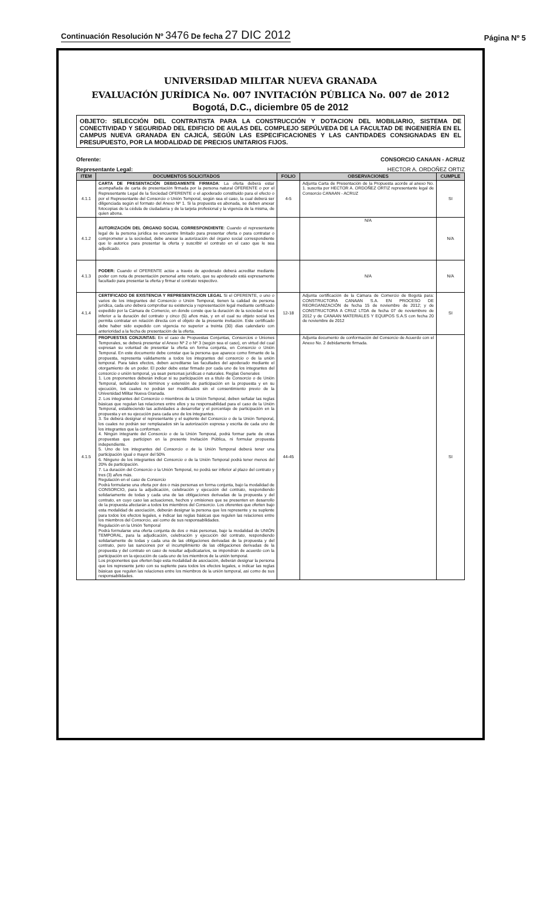Continuación Resolución Nº 3476 De fecha 27 DIC 2012 Página Nº 5
UNIVERSIDAD MILITAR NUEVA GRANADA
EVALUACIÓN JURÍDICA No. 007 INVITACIÓN PÚBLICA No. 007 de 2012
Bogotá, D.C., diciembre 05 de 2012
OBJETO: SELECCIÓN DEL CONTRATISTA PARA LA CONSTRUCCIÓN Y DOTACION DEL MOBILIARIO, SISTEMA DE CONECTIVIDAD Y SEGURIDAD DEL EDIFICIO DE AULAS DEL COMPLEJO SEPÚLVEDA DE LA FACULTAD DE INGENIERÍA EN EL CAMPUS NUEVA GRANADA EN CAJICÁ, SEGÚN LAS ESPECIFICACIONES Y LAS CANTIDADES CONSIGNADAS EN EL PRESUPUESTO, POR LA MODALIDAD DE PRECIOS UNITARIOS FIJOS.
Oferente: CONSORCIO CANAAN - ACRUZ
Representante Legal: HECTOR A. ORDOÑEZ ORTIZ
| ITEM | DOCUMENTOS SOLICITADOS | FOLIO | OBSERVACIONES | CUMPLE |
| --- | --- | --- | --- | --- |
| 4.1.1 | CARTA DE PRESENTACIÓN DEBIDAMENTE FIRMADA : La oferta deberá estar acompañada de carta de presentación firmada por la persona natural OFERENTE o por el Representante Legal de la Sociedad OFERENTE o el apoderado constituido para el efecto o por el Representante del Consorcio o Unión Temporal, según sea el caso, la cual deberá ser diligenciada según el formato del Anexo Nº 1. Si la propuesta es abonada, se deben anexar fotocopias de la cédula de ciudadanía y de la tarjeta profesional y la vigencia de la misma, de quien abona. | 4-5 | Adjunta Carta de Presentación de la Propuesta acorde al anexo No. 1. suscrita por HECTOR A. ORDOÑEZ ORTIZ representante legal de Consorcio CANAAN - ACRUZ | SI |
| 4.1.2 | AUTORIZACIÓN DEL ÓRGANO SOCIAL CORRESPONDIENTE : Cuando el representante legal de la persona jurídica se encuentre limitado para presentar oferta o para contratar o comprometer a la sociedad, debe anexar la autorización del órgano social correspondiente que lo autorice para presentar la oferta y suscribir el contrato en el caso que le sea adjudicado. | | N/A | N/A |
| 4.1.3 | PODER: Cuando el OFERENTE actúe a través de apoderado deberá acreditar mediante poder con nota de presentación personal ante notario, que su apoderado está expresamente facultado para presentar la oferta y firmar el contrato respectivo. | | N/A | N/A |
| 4.1.4 | CERTIFICADO DE EXISTENCIA Y REPRESENTACION LEGAL Si el OFERENTE, o uno o varios de los integrantes del Consorcio o Unión Temporal, tienen la calidad de persona jurídica, cada uno deberá comprobar su existencia y representación legal mediante certificado expedido por la Cámara de Comercio, en donde conste que la duración de la sociedad no es inferior a la duración del contrato y cinco (5) años más, y en el cual su objeto social les permita contratar en relación directa con el objeto de la presente invitación. Este certificado debe haber sido expedido con vigencia no superior a treinta (30) días calendario con anterioridad a la fecha de presentación de la oferta. | 12-18 | Adjunta certificación de la Cámara de Comercio de Bogotá para: CONSTRUCTORA CANAAN S.A. EN PROCESO DE REORGANIZACIÓN de fecha 15 de noviembre de 2012; y de CONSTRUCTORA A CRUZ LTDA de fecha 07 de noviembvre de 2012 y de CANAAN MATERIALES Y EQUIPOS S.A.S con fecha 20 de noviembre de 2012 | SI |
| 4.1.5 | PROPUESTAS CONJUNTAS: En el caso de Propuestas Conjuntas, Consorcios o Uniones Temporales, se deberá presentar el Anexo Nº 2 o Nº 3 (según sea el caso), en virtud del cual expresan su voluntad de presentar la oferta en forma conjunta, en Consorcio o Unión Temporal. En este documento debe constar que la persona que aparece como firmante de la propuesta, representa válidamente a todos los integrantes del consorcio o de la unión temporal. Para tales efectos, deben acreditarse las facultades del apoderado mediante el otorgamiento de un poder. El poder debe estar firmado por cada uno de los integrantes del consorcio o unión temporal, ya sean personas jurídicas o naturales. Reglas Generales 1. Los proponentes deberán indicar si su participación es a título de Consorcio o de Unión Temporal, señalando los términos y extensión de participación en la propuesta y en su ejecución, los cuales no podrán ser modificados sin el consentimiento previo de la Universidad Militar Nueva Granada. 2. Los integrantes del Consorcio o miembros de la Unión Temporal, deben señalar las reglas básicas que regulan las relaciones entre ellos y su responsabilidad para el caso de la Unión Temporal, estableciendo las actividades a desarrollar y el porcentaje de participación en la propuesta y en su ejecución para cada uno de los integrantes. 3. Se deberá designar el representante y el suplente del Consorcio o de la Unión Temporal, los cuales no podrán ser remplazados sin la autorización expresa y escrita de cada uno de los integrantes que la conforman. 4. Ningún integrante del Consorcio o de la Unión Temporal, podrá formar parte de otras propuestas que participen en la presente Invitación Pública, ni formular propuesta independiente. 5. Uno de los integrantes del Consorcio o de la Unión Temporal deberá tener una participación igual o mayor del 50% 6. Ninguno de los integrantes del Consorcio o de la Unión Temporal podrá tener menos del 20% de participación. 7. La duración del Consorcio o la Unión Temporal, no podrá ser inferior al plazo del contrato y tres (3) años más. Regulación en el caso de Consorcio Podrá formularse una oferta por dos o más personas en forma conjunta, bajo la modalidad de CONSORCIO, para la adjudicación, celebración y ejecución del contrato, respondiendo solidariamente de todas y cada una de las obligaciones derivadas de la propuesta y del contrato, en cuyo caso las actuaciones, hechos y omisiones que se presenten en desarrollo de la propuesta afectarán a todos los miembros del Consorcio. Los oferentes que oferten bajo esta modalidad de asociación, deberán designar la persona que los represente y su suplente para todos los efectos legales, e indicar las reglas básicas que regulen las relaciones entre los miembros del Consorcio, así como de sus responsabilidades. Regulación en la Unión Temporal Podrá formularse una oferta conjunta de dos o más personas, bajo la modalidad de UNIÓN TEMPORAL, para la adjudicación, celebración y ejecución del contrato, respondiendo solidariamente de todas y cada una de las obligaciones derivadas de la propuesta y del contrato, pero las sanciones por el incumplimiento de las obligaciones derivadas de la propuesta y del contrato en caso de resultar adjudicatarios, se impondrán de acuerdo con la participación en la ejecución de cada uno de los miembros de la unión temporal. Los proponentes que oferten bajo esta modalidad de asociación, deberán designar la persona que los represente junto con su suplente para todos los efectos legales, e indicar las reglas básicas que regulen las relaciones entre los miembros de la unión temporal, así como de sus responsabilidades. | 44-45 | Adjunta documento de conformación del Consorcio de Acuerdo con el Anexo No. 2 debidamente firmada. | SI |